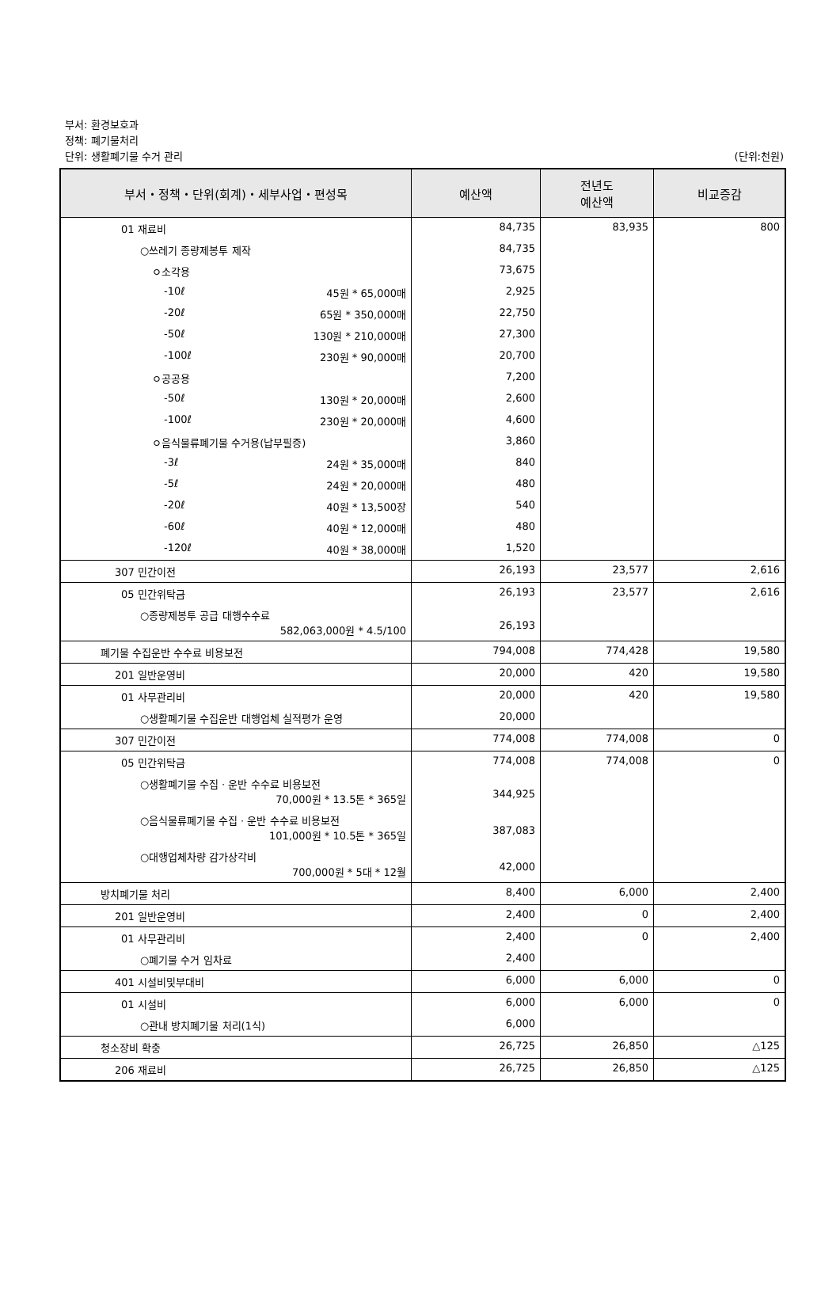부서: 환경보호과
정책: 폐기물처리
단위: 생활폐기물 수거 관리
(단위:천원)
| 부서・정책・단위(회계)・세부사업・편성목 | 예산액 | 전년도 예산액 | 비교증감 |
| --- | --- | --- | --- |
| 01 재료비 | 84,735 | 83,935 | 800 |
| ○쓰레기 종량제봉투 제작 | 84,735 | | |
| ㅇ소각용 | 73,675 | | |
| -10ℓ 45원 * 65,000매 | 2,925 | | |
| -20ℓ 65원 * 350,000매 | 22,750 | | |
| -50ℓ 130원 * 210,000매 | 27,300 | | |
| -100ℓ 230원 * 90,000매 | 20,700 | | |
| ㅇ공공용 | 7,200 | | |
| -50ℓ 130원 * 20,000매 | 2,600 | | |
| -100ℓ 230원 * 20,000매 | 4,600 | | |
| ㅇ음식물류폐기물 수거용(납부필증) | 3,860 | | |
| -3ℓ 24원 * 35,000매 | 840 | | |
| -5ℓ 24원 * 20,000매 | 480 | | |
| -20ℓ 40원 * 13,500장 | 540 | | |
| -60ℓ 40원 * 12,000매 | 480 | | |
| -120ℓ 40원 * 38,000매 | 1,520 | | |
| 307 민간이전 | 26,193 | 23,577 | 2,616 |
| 05 민간위탁금 | 26,193 | 23,577 | 2,616 |
| ○종량제봉투 공급 대행수수료 582,063,000원 * 4.5/100 | 26,193 | | |
| 폐기물 수집운반 수수료 비용보전 | 794,008 | 774,428 | 19,580 |
| 201 일반운영비 | 20,000 | 420 | 19,580 |
| 01 사무관리비 | 20,000 | 420 | 19,580 |
| ○생활폐기물 수집운반 대행업체 실적평가 운영 | 20,000 | | |
| 307 민간이전 | 774,008 | 774,008 | 0 |
| 05 민간위탁금 | 774,008 | 774,008 | 0 |
| ○생활폐기물 수집ㆍ운반 수수료 비용보전 70,000원 * 13.5톤 * 365일 | 344,925 | | |
| ○음식물류폐기물 수집ㆍ운반 수수료 비용보전 101,000원 * 10.5톤 * 365일 | 387,083 | | |
| ○대행업체차량 감가상각비 700,000원 * 5대 * 12월 | 42,000 | | |
| 방치폐기물 처리 | 8,400 | 6,000 | 2,400 |
| 201 일반운영비 | 2,400 | 0 | 2,400 |
| 01 사무관리비 | 2,400 | 0 | 2,400 |
| ○폐기물 수거 임차료 | 2,400 | | |
| 401 시설비및부대비 | 6,000 | 6,000 | 0 |
| 01 시설비 | 6,000 | 6,000 | 0 |
| ○관내 방치폐기물 처리(1식) | 6,000 | | |
| 청소장비 확충 | 26,725 | 26,850 | △125 |
| 206 재료비 | 26,725 | 26,850 | △125 |